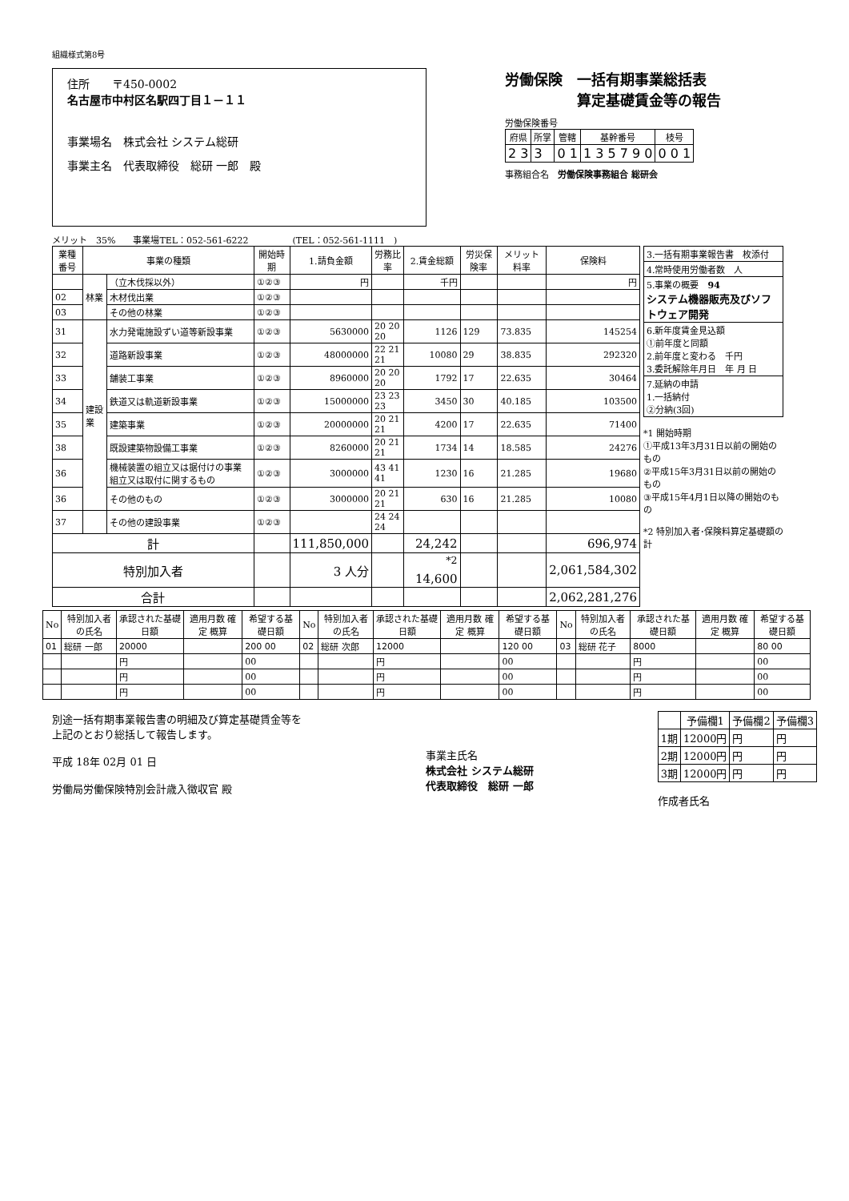組織様式第8号
住所　　〒450-0002
名古屋市中村区名駅四丁目１－１１
事業場名　株式会社 システム総研
事業主名　代表取締役　総研 一郎　殿
労働保険　一括有期事業総括表
　　　　　算定基礎賃金等の報告
労働保険番号
| 府県 | 所掌 | 管轄 | 基幹番号 | 枝号 |
| --- | --- | --- | --- | --- |
| 2 3 | 3 | 0 1 | 1 3 5 7 9 0 | 0 0 1 |
事務組合名　労働保険事務組合 総研会
メリット　35%　　事業場TEL：052-561-6222　　　　　(TEL：052-561-1111　)
| 業種番号 | 事業の種類 | | 開始時期 | 1.請負金額 | 労務比率 | 2.賃金総額 | 労災保険率 | メリット料率 | 保険料 |
| --- | --- | --- | --- | --- | --- | --- | --- | --- | --- |
| | 林業 | （立木伐採以外） | ①②③ | 円 | | 千円 | | | 円 |
| 02 | | 木材伐出業 | ①②③ | | | | | | |
| 03 | | その他の林業 | ①②③ | | | | | | |
| 31 | 建設業 | 水力発電施設ずい道等新設事業 | ①②③ | 5630000 | 20 20 20 | 1126 | 129 | 73.835 | 145254 |
| 32 | | 道路新設事業 | ①②③ | 48000000 | 22 21 21 | 10080 | 29 | 38.835 | 292320 |
| 33 | | 舗装工事業 | ①②③ | 8960000 | 20 20 20 | 1792 | 17 | 22.635 | 30464 |
| 34 | | 鉄道又は軌道新設事業 | ①②③ | 15000000 | 23 23 23 | 3450 | 30 | 40.185 | 103500 |
| 35 | | 建築事業 | ①②③ | 20000000 | 20 21 21 | 4200 | 17 | 22.635 | 71400 |
| 38 | | 既設建築物設備工事業 | ①②③ | 8260000 | 20 21 21 | 1734 | 14 | 18.585 | 24276 |
| 36 | | 機械装置の組立又は据付けの事業 組立又は取付に関するもの | ①②③ | 3000000 | 43 41 41 | 1230 | 16 | 21.285 | 19680 |
| 36 | | その他のもの | ①②③ | 3000000 | 20 21 21 | 630 | 16 | 21.285 | 10080 |
| 37 | | その他の建設事業 | ①②③ | | 24 24 24 | | | | |
| 計 | | | | 111,850,000 | | 24,242 | | | 696,974 |
| 特別加入者 | | | | 3 人分 | | <sup>*2</sup> 14,600 | | | 2,061,584,302 |
| 合計 | | | | | | | | | 2,062,281,276 |
| 3.一括有期事業報告書 枚添付 |
| 4.常時使用労働者数 人 |
| 5.事業の概要 94 システム機器販売及びソフトウェア開発 |
| 6.新年度賃金見込額 ①前年度と同額 2.前年度と変わる 千円 3.委託解除年月日 年 月 日 |
| 7.延納の申請 1.一括納付 ②分納(3回) |
*1 開始時期
①平成13年3月31日以前の開始のもの
②平成15年3月31日以前の開始のもの
③平成15年4月1日以降の開始のもの
*2 特別加入者･保険料算定基礎額の計
| No | 特別加入者の氏名 | 承認された基礎日額 | 適用月数 確定 概算 | 希望する基礎日額 | No | 特別加入者の氏名 | 承認された基礎日額 | 適用月数 確定 概算 | 希望する基礎日額 | No | 特別加入者の氏名 | 承認された基礎日額 | 適用月数 確定 概算 | 希望する基礎日額 |
| --- | --- | --- | --- | --- | --- | --- | --- | --- | --- | --- | --- | --- | --- | --- |
| 01 | 総研 一郎 | 20000 | | 200 00 | 02 | 総研 次郎 | 12000 | | 120 00 | 03 | 総研 花子 | 8000 | | 80 00 |
| | | 円 | | 00 | | | 円 | | 00 | | | 円 | | 00 |
| | | 円 | | 00 | | | 円 | | 00 | | | 円 | | 00 |
| | | 円 | | 00 | | | 円 | | 00 | | | 円 | | 00 |
別途一括有期事業報告書の明細及び算定基礎賃金等を
上記のとおり総括して報告します。
平成 18年 02月 01 日
労働局労働保険特別会計歳入徴収官 殿
事業主氏名
株式会社 システム総研
代表取締役　総研 一郎
| | 予備欄1 | 予備欄2 | 予備欄3 |
| --- | --- | --- | --- |
| 1期 | 12000円 | 円 | 円 |
| 2期 | 12000円 | 円 | 円 |
| 3期 | 12000円 | 円 | 円 |
作成者氏名